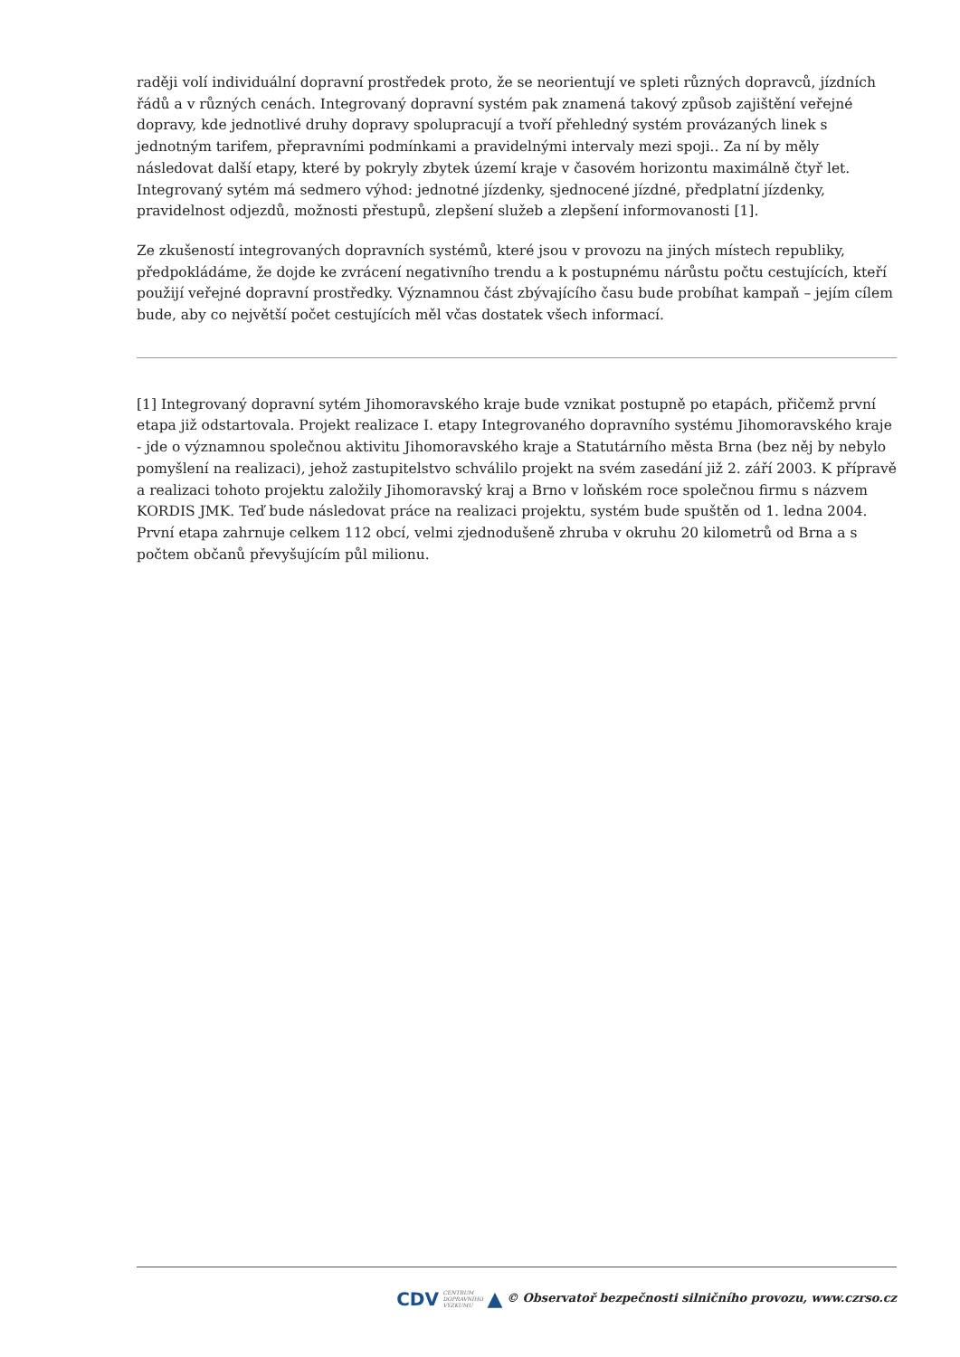raději volí individuální dopravní prostředek proto, že se neorientují ve spleti různých dopravců, jízdních řádů a v různých cenách. Integrovaný dopravní systém pak znamená takový způsob zajištění veřejné dopravy, kde jednotlivé druhy dopravy spolupracují a tvoří přehledný systém provázaných linek s jednotným tarifem, přepravními podmínkami a pravidelnými intervaly mezi spoji.. Za ní by měly následovat další etapy, které by pokryly zbytek území kraje v časovém horizontu maximálně čtyř let. Integrovaný sytém má sedmero výhod: jednotné jízdenky, sjednocené jízdné, předplatní jízdenky, pravidelnost odjezdů, možnosti přestupů, zlepšení služeb a zlepšení informovanosti [1].
Ze zkušeností integrovaných dopravních systémů, které jsou v provozu na jiných místech republiky, předpokládáme, že dojde ke zvrácení negativního trendu a k postupnému nárůstu počtu cestujících, kteří použijí veřejné dopravní prostředky. Významnou část zbývajícího času bude probíhat kampaň – jejím cílem bude, aby co největší počet cestujících měl včas dostatek všech informací.
[1] Integrovaný dopravní sytém Jihomoravského kraje bude vznikat postupně po etapách, přičemž první etapa již odstartovala. Projekt realizace I. etapy Integrovaného dopravního systému Jihomoravského kraje - jde o významnou společnou aktivitu Jihomoravského kraje a Statutárního města Brna (bez něj by nebylo pomyšlení na realizaci), jehož zastupitelstvo schválilo projekt na svém zasedání již 2. září 2003. K přípravě a realizaci tohoto projektu založily Jihomoravský kraj a Brno v loňském roce společnou firmu s názvem KORDIS JMK. Teď bude následovat práce na realizaci projektu, systém bude spuštěn od 1. ledna 2004. První etapa zahrnuje celkem 112 obcí, velmi zjednodušeně zhruba v okruhu 20 kilometrů od Brna a s počtem občanů převyšujícím půl milionu.
CDV CENTRUM
DOPRAVNÍHO
VÝZKUMU ▲ © Observatoř bezpečnosti silničního provozu, www.czrso.cz